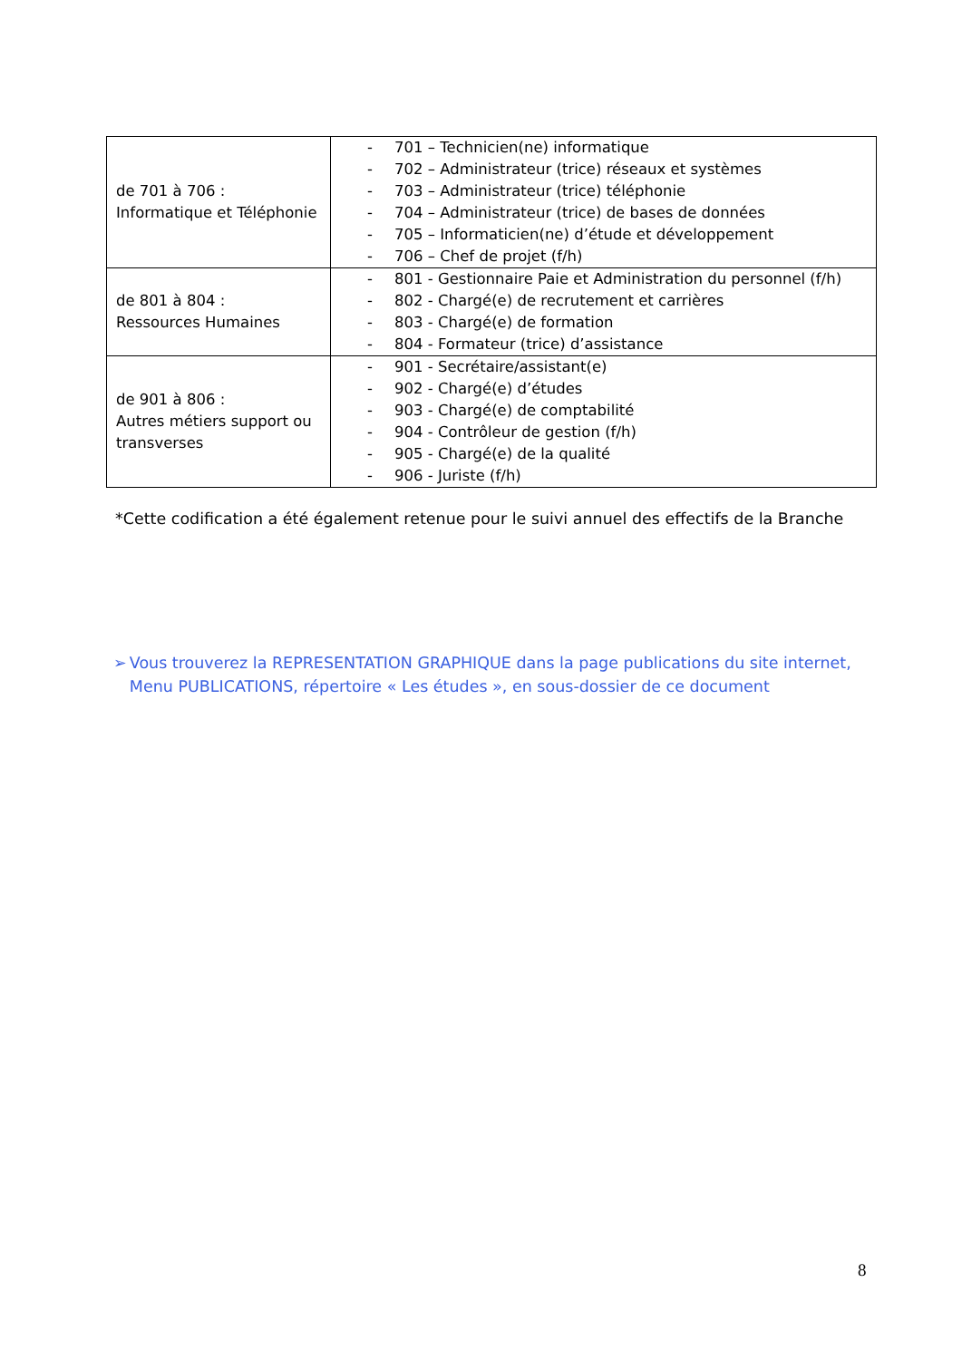| de 701 à 706 : Informatique et Téléphonie | - 701 – Technicien(ne) informatique - 702 – Administrateur (trice) réseaux et systèmes - 703 – Administrateur (trice) téléphonie - 704 – Administrateur (trice) de bases de données - 705 – Informaticien(ne) d’étude et développement - 706 – Chef de projet (f/h) |
| de 801 à 804 : Ressources Humaines | - 801 - Gestionnaire Paie et Administration du personnel (f/h) - 802 - Chargé(e) de recrutement et carrières - 803 - Chargé(e) de formation - 804 - Formateur (trice) d’assistance |
| de 901 à 806 : Autres métiers support ou transverses | - 901 - Secrétaire/assistant(e) - 902 - Chargé(e) d’études - 903 - Chargé(e) de comptabilité - 904 - Contrôleur de gestion (f/h) - 905 - Chargé(e) de la qualité - 906 - Juriste (f/h) |
*Cette codification a été également retenue pour le suivi annuel des effectifs de la Branche
➢ Vous trouverez la REPRESENTATION GRAPHIQUE dans la page publications du site internet, Menu PUBLICATIONS, répertoire « Les études », en sous-dossier de ce document
8